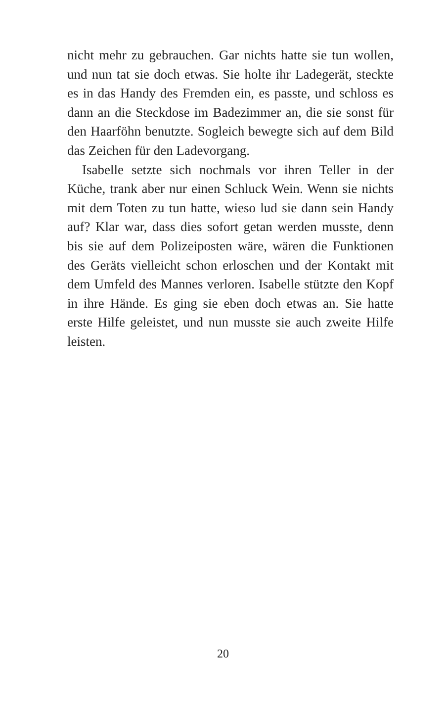nicht mehr zu gebrauchen. Gar nichts hatte sie tun wollen, und nun tat sie doch etwas. Sie holte ihr Ladegerät, steckte es in das Handy des Fremden ein, es passte, und schloss es dann an die Steckdose im Badezimmer an, die sie sonst für den Haarföhn benutzte. Sogleich bewegte sich auf dem Bild das Zeichen für den Ladevorgang.
Isabelle setzte sich nochmals vor ihren Teller in der Küche, trank aber nur einen Schluck Wein. Wenn sie nichts mit dem Toten zu tun hatte, wieso lud sie dann sein Handy auf? Klar war, dass dies sofort getan werden musste, denn bis sie auf dem Polizeiposten wäre, wären die Funktionen des Geräts vielleicht schon erloschen und der Kontakt mit dem Umfeld des Mannes verloren. Isabelle stützte den Kopf in ihre Hände. Es ging sie eben doch etwas an. Sie hatte erste Hilfe geleistet, und nun musste sie auch zweite Hilfe leisten.
20